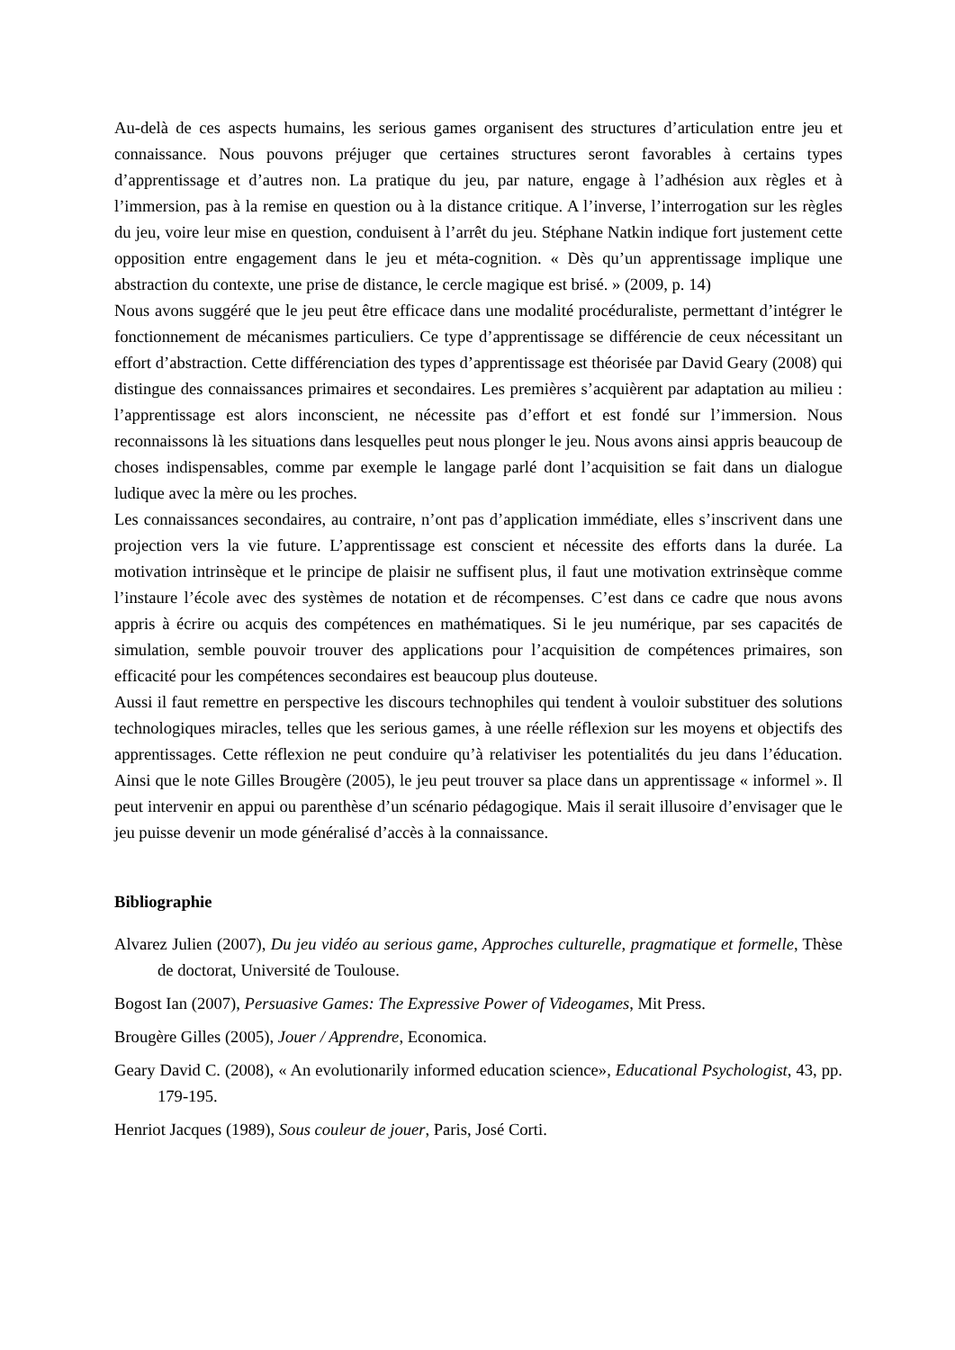Au-delà de ces aspects humains, les serious games organisent des structures d’articulation entre jeu et connaissance. Nous pouvons préjuger que certaines structures seront favorables à certains types d’apprentissage et d’autres non. La pratique du jeu, par nature, engage à l’adhésion aux règles et à l’immersion, pas à la remise en question ou à la distance critique. A l’inverse, l’interrogation sur les règles du jeu, voire leur mise en question, conduisent à l’arrêt du jeu. Stéphane Natkin indique fort justement cette opposition entre engagement dans le jeu et méta-cognition. « Dès qu’un apprentissage implique une abstraction du contexte, une prise de distance, le cercle magique est brisé. » (2009, p. 14)
Nous avons suggéré que le jeu peut être efficace dans une modalité procéduraliste, permettant d’intégrer le fonctionnement de mécanismes particuliers. Ce type d’apprentissage se différencie de ceux nécessitant un effort d’abstraction. Cette différenciation des types d’apprentissage est théorisée par David Geary (2008) qui distingue des connaissances primaires et secondaires. Les premières s’acquièrent par adaptation au milieu : l’apprentissage est alors inconscient, ne nécessite pas d’effort et est fondé sur l’immersion. Nous reconnaissons là les situations dans lesquelles peut nous plonger le jeu. Nous avons ainsi appris beaucoup de choses indispensables, comme par exemple le langage parlé dont l’acquisition se fait dans un dialogue ludique avec la mère ou les proches.
Les connaissances secondaires, au contraire, n’ont pas d’application immédiate, elles s’inscrivent dans une projection vers la vie future. L’apprentissage est conscient et nécessite des efforts dans la durée. La motivation intrinsèque et le principe de plaisir ne suffisent plus, il faut une motivation extrinsèque comme l’instaure l’école avec des systèmes de notation et de récompenses. C’est dans ce cadre que nous avons appris à écrire ou acquis des compétences en mathématiques. Si le jeu numérique, par ses capacités de simulation, semble pouvoir trouver des applications pour l’acquisition de compétences primaires, son efficacité pour les compétences secondaires est beaucoup plus douteuse.
Aussi il faut remettre en perspective les discours technophiles qui tendent à vouloir substituer des solutions technologiques miracles, telles que les serious games, à une réelle réflexion sur les moyens et objectifs des apprentissages. Cette réflexion ne peut conduire qu’à relativiser les potentialités du jeu dans l’éducation. Ainsi que le note Gilles Brougère (2005), le jeu peut trouver sa place dans un apprentissage « informel ». Il peut intervenir en appui ou parenthèse d’un scénario pédagogique. Mais il serait illusoire d’envisager que le jeu puisse devenir un mode généralisé d’accès à la connaissance.
Bibliographie
Alvarez Julien (2007), Du jeu vidéo au serious game, Approches culturelle, pragmatique et formelle, Thèse de doctorat, Université de Toulouse.
Bogost Ian (2007), Persuasive Games: The Expressive Power of Videogames, Mit Press.
Brougère Gilles (2005), Jouer / Apprendre, Economica.
Geary David C. (2008), « An evolutionarily informed education science», Educational Psychologist, 43, pp. 179-195.
Henriot Jacques (1989), Sous couleur de jouer, Paris, José Corti.